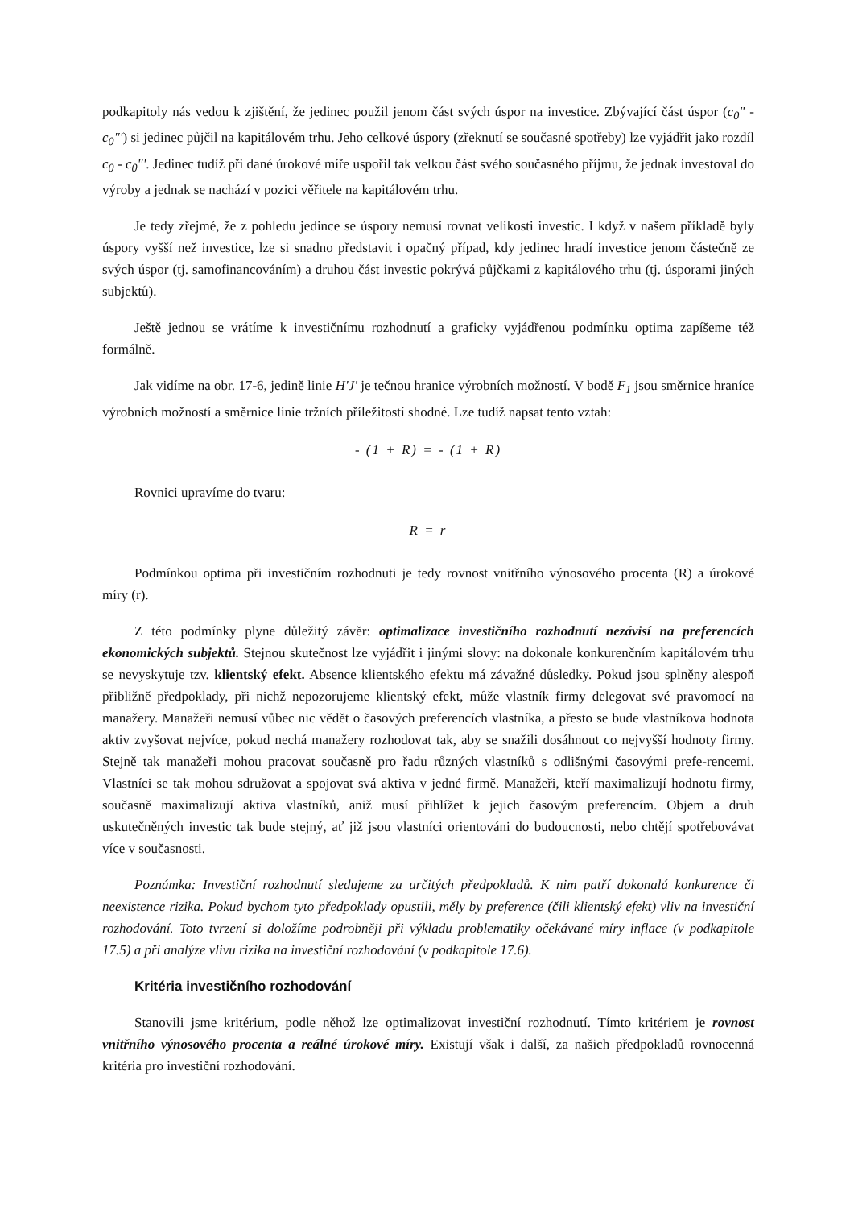podkapitoly nás vedou k zjištění, že jedinec použil jenom část svých úspor na investice. Zbývající část úspor (c<sub>0</sub>" - c<sub>0</sub>"') si jedinec půjčil na kapitálovém trhu. Jeho celkové úspory (zřeknutí se současné spotřeby) lze vyjádřit jako rozdíl c<sub>0</sub> - c<sub>0</sub>"'. Jedinec tudíž při dané úrokové míře uspořil tak velkou část svého současného příjmu, že jednak investoval do výroby a jednak se nachází v pozici věřitele na kapitálovém trhu.
Je tedy zřejmé, že z pohledu jedince se úspory nemusí rovnat velikosti investic. I když v našem příkladě byly úspory vyšší než investice, lze si snadno představit i opačný případ, kdy jedinec hradí investice jenom částečně ze svých úspor (tj. samofinancováním) a druhou část investic pokrývá půjčkami z kapitálového trhu (tj. úsporami jiných subjektů).
Ještě jednou se vrátíme k investičnímu rozhodnutí a graficky vyjádřenou podmínku optima zapíšeme též formálně.
Jak vidíme na obr. 17-6, jedině linie H'J' je tečnou hranice výrobních možností. V bodě F<sub>1</sub> jsou směrnice hraníce výrobních možností a směrnice linie tržních příležitostí shodné. Lze tudíž napsat tento vztah:
- (1 + R) = - (1 + R)
Rovnici upravíme do tvaru:
R = r
Podmínkou optima při investičním rozhodnuti je tedy rovnost vnitřního výnosového procenta (R) a úrokové míry (r).
Z této podmínky plyne důležitý závěr: optimalizace investičního rozhodnutí nezávisí na preferencích ekonomických subjektů. Stejnou skutečnost lze vyjádřit i jinými slovy: na dokonale konkurenčním kapitálovém trhu se nevyskytuje tzv. klientský efekt. Absence klientského efektu má závažné důsledky. Pokud jsou splněny alespoň přibližně předpoklady, při nichž nepozorujeme klientský efekt, může vlastník firmy delegovat své pravomocí na manažery. Manažeři nemusí vůbec nic vědět o časových preferencích vlastníka, a přesto se bude vlastníkova hodnota aktiv zvyšovat nejvíce, pokud nechá manažery rozhodovat tak, aby se snažili dosáhnout co nejvyšší hodnoty firmy. Stejně tak manažeři mohou pracovat současně pro řadu různých vlastníků s odlišnými časovými prefe-rencemi. Vlastníci se tak mohou sdružovat a spojovat svá aktiva v jedné firmě. Manažeři, kteří maximalizují hodnotu firmy, současně maximalizují aktiva vlastníků, aniž musí přihlížet k jejich časovým preferencím. Objem a druh uskutečněných investic tak bude stejný, ať již jsou vlastníci orientováni do budoucnosti, nebo chtějí spotřebovávat více v současnosti.
Poznámka: Investiční rozhodnutí sledujeme za určitých předpokladů. K nim patří dokonalá konkurence či neexistence rizika. Pokud bychom tyto předpoklady opustili, měly by preference (čili klientský efekt) vliv na investiční rozhodování. Toto tvrzení si doložíme podrobněji při výkladu problematiky očekávané míry inflace (v podkapitole 17.5) a při analýze vlivu rizika na investiční rozhodování (v podkapitole 17.6).
Kritéria investičního rozhodování
Stanovili jsme kritérium, podle něhož lze optimalizovat investiční rozhodnutí. Tímto kritériem je rovnost vnitřního výnosového procenta a reálné úrokové míry. Existují však i další, za našich předpokladů rovnocenná kritéria pro investiční rozhodování.